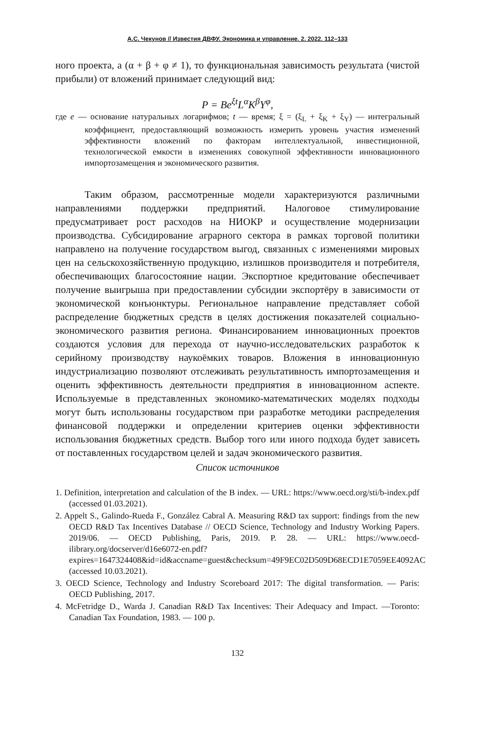А.С. Чекунов // Известия ДВФУ. Экономика и управление. 2. 2022. 112–133
ного проекта, а (α + β + φ ≠ 1), то функциональная зависимость результата (чистой прибыли) от вложений принимает следующий вид:
P = Be<sup>ξt</sup>L<sup>α</sup>K<sup>β</sup>Y<sup>φ</sup>,
где e — основание натуральных логарифмов; t — время; ξ = (ξ<sub>L</sub> + ξ<sub>K</sub> + ξ<sub>Y</sub>) — интегральный коэффициент, предоставляющий возможность измерить уровень участия изменений эффективности вложений по факторам интеллектуальной, инвестиционной, технологической емкости в изменениях совокупной эффективности инновационного импортозамещения и экономического развития.
Таким образом, рассмотренные модели характеризуются различными направлениями поддержки предприятий. Налоговое стимулирование предусматривает рост расходов на НИОКР и осуществление модернизации производства. Субсидирование аграрного сектора в рамках торговой политики направлено на получение государством выгод, связанных с изменениями мировых цен на сельскохозяйственную продукцию, излишков производителя и потребителя, обеспечивающих благосостояние нации. Экспортное кредитование обеспечивает получение выигрыша при предоставлении субсидии экспортёру в зависимости от экономической конъюнктуры. Региональное направление представляет собой распределение бюджетных средств в целях достижения показателей социально-экономического развития региона. Финансированием инновационных проектов создаются условия для перехода от научно-исследовательских разработок к серийному производству наукоёмких товаров. Вложения в инновационную индустриализацию позволяют отслеживать результативность импортозамещения и оценить эффективность деятельности предприятия в инновационном аспекте. Используемые в представленных экономико-математических моделях подходы могут быть использованы государством при разработке методики распределения финансовой поддержки и определении критериев оценки эффективности использования бюджетных средств. Выбор того или иного подхода будет зависеть от поставленных государством целей и задач экономического развития.
Список источников
1. Definition, interpretation and calculation of the B index. — URL: https://www.oecd.org/sti/b-index.pdf (accessed 01.03.2021).
2. Appelt S., Galindo-Rueda F., González Cabral A. Measuring R&D tax support: findings from the new OECD R&D Tax Incentives Database // OECD Science, Technology and Industry Working Papers. 2019/06. — OECD Publishing, Paris, 2019. P. 28. — URL: https://www.oecd-ilibrary.org/docserver/d16e6072-en.pdf?expires=1647324408&id=id&accname=guest&checksum=49F9EC02D509D68ECD1E7059EE4092AC (accessed 10.03.2021).
3. OECD Science, Technology and Industry Scoreboard 2017: The digital transformation. — Paris: OECD Publishing, 2017.
4. McFetridge D., Warda J. Canadian R&D Tax Incentives: Their Adequacy and Impact. —Toronto: Canadian Tax Foundation, 1983. — 100 p.
132